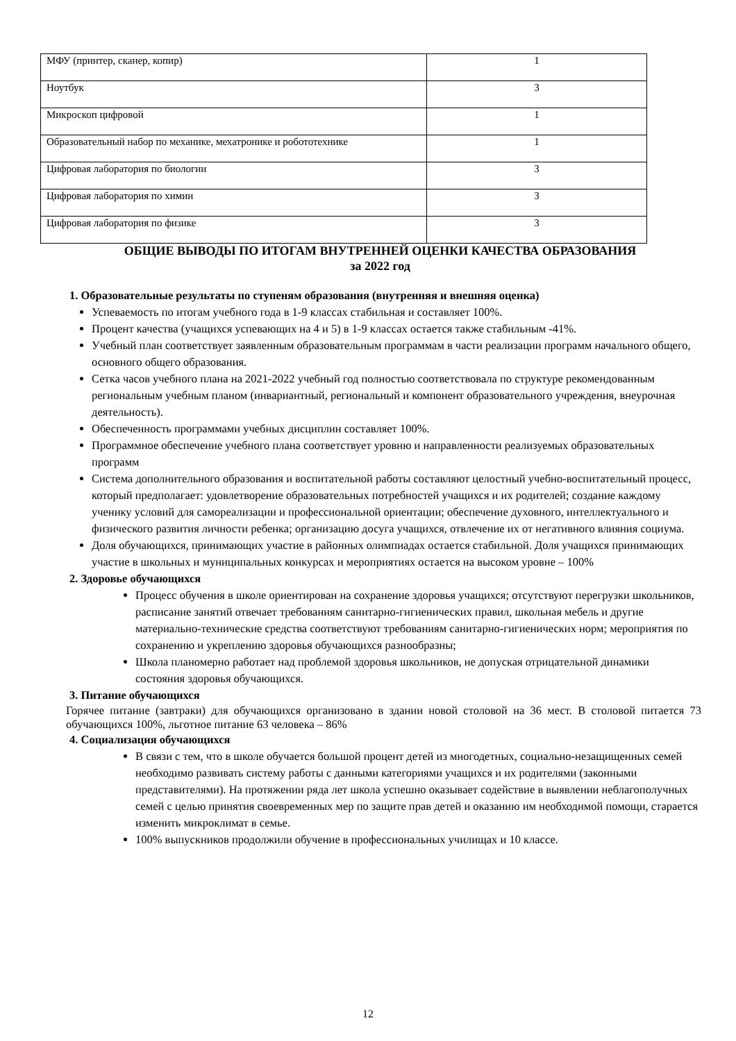| МФУ (принтер, сканер, копир) | 1 |
| Ноутбук | 3 |
| Микроскоп цифровой | 1 |
| Образовательный набор по механике, мехатронике и робототехнике | 1 |
| Цифровая лаборатория по биологии | 3 |
| Цифровая лаборатория по химии | 3 |
| Цифровая лаборатория по физике | 3 |
ОБЩИЕ ВЫВОДЫ ПО ИТОГАМ ВНУТРЕННЕЙ ОЦЕНКИ КАЧЕСТВА ОБРАЗОВАНИЯ
за 2022 год
1. Образовательные результаты по ступеням образования (внутренняя и внешняя оценка)
Успеваемость по итогам учебного года в 1-9 классах стабильная и составляет 100%.
Процент качества (учащихся успевающих на 4 и 5) в 1-9 классах остается также стабильным -41%.
Учебный план соответствует заявленным образовательным программам в части реализации программ начального общего, основного общего образования.
Сетка часов учебного плана на 2021-2022 учебный год полностью соответствовала по структуре рекомендованным региональным учебным планом (инвариантный, региональный и компонент образовательного учреждения, внеурочная деятельность).
Обеспеченность программами учебных дисциплин составляет 100%.
Программное обеспечение учебного плана соответствует уровню и направленности реализуемых образовательных программ
Система дополнительного образования и воспитательной работы составляют целостный учебно-воспитательный процесс, который предполагает: удовлетворение образовательных потребностей учащихся и их родителей; создание каждому ученику условий для самореализации и профессиональной ориентации; обеспечение духовного, интеллектуального и физического развития личности ребенка; организацию досуга учащихся, отвлечение их от негативного влияния социума.
Доля обучающихся, принимающих участие в районных олимпиадах остается стабильной. Доля учащихся принимающих участие в школьных и муниципальных конкурсах и мероприятиях остается на высоком уровне – 100%
2. Здоровье обучающихся
Процесс обучения в школе ориентирован на сохранение здоровья учащихся; отсутствуют перегрузки школьников, расписание занятий отвечает требованиям санитарно-гигиенических правил, школьная мебель и другие материально-технические средства соответствуют требованиям санитарно-гигиенических норм; мероприятия по сохранению и укреплению здоровья обучающихся разнообразны;
Школа планомерно работает над проблемой здоровья школьников, не допуская отрицательной динамики состояния здоровья обучающихся.
3. Питание обучающихся
Горячее питание (завтраки) для обучающихся организовано в здании новой столовой на 36 мест. В столовой питается 73 обучающихся 100%, льготное питание 63 человека – 86%
4. Социализация обучающихся
В связи с тем, что в школе обучается большой процент детей из многодетных, социально-незащищенных семей необходимо развивать систему работы с данными категориями учащихся и их родителями (законными представителями). На протяжении ряда лет школа успешно оказывает содействие в выявлении неблагополучных семей с целью принятия своевременных мер по защите прав детей и оказанию им необходимой помощи, старается изменить микроклимат в семье.
100% выпускников продолжили обучение в профессиональных училищах и 10 классе.
12